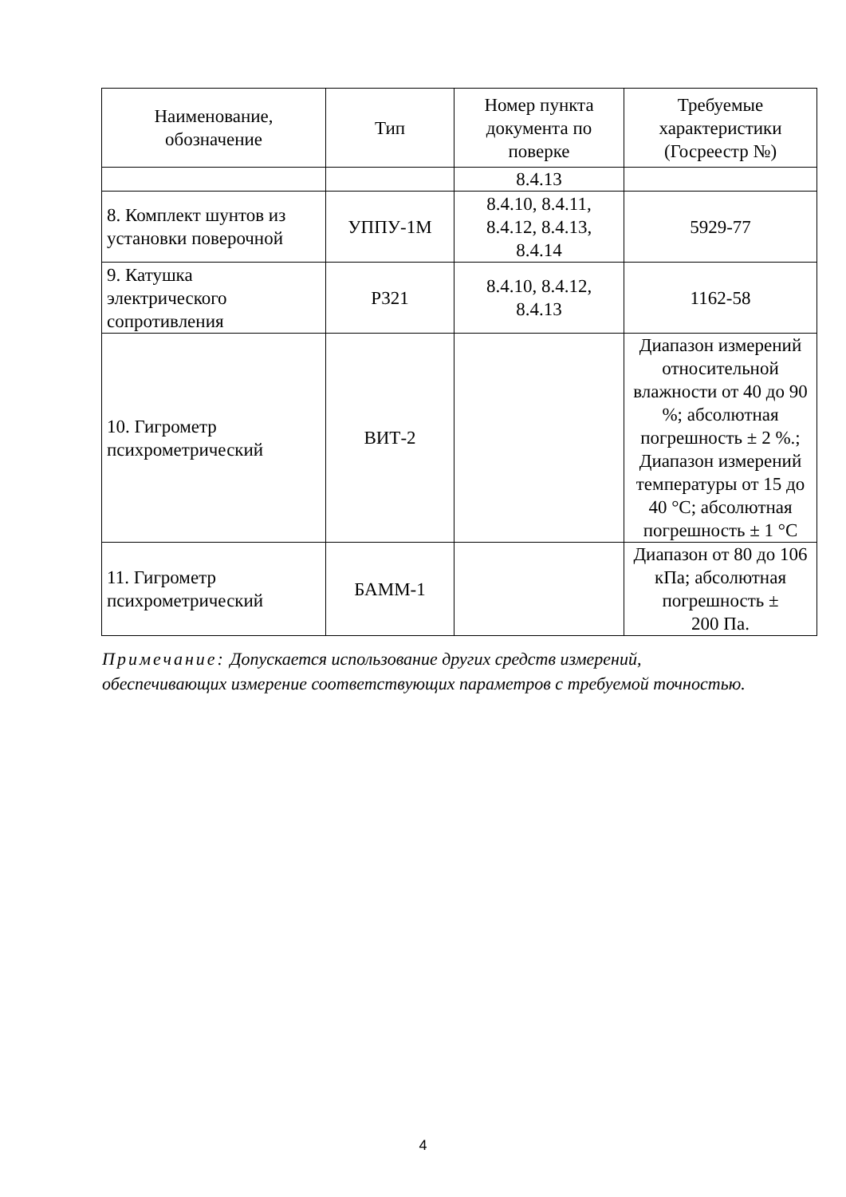| Наименование, обозначение | Тип | Номер пункта документа по поверке | Требуемые характеристики (Госреестр №) |
| --- | --- | --- | --- |
| | | 8.4.13 | |
| 8. Комплект шунтов из установки поверочной | УППУ-1М | 8.4.10, 8.4.11, 8.4.12, 8.4.13, 8.4.14 | 5929-77 |
| 9. Катушка электрического сопротивления | Р321 | 8.4.10, 8.4.12, 8.4.13 | 1162-58 |
| 10. Гигрометр психрометрический | ВИТ-2 | | Диапазон измерений относительной влажности от 40 до 90 %; абсолютная погрешность ± 2 %.; Диапазон измерений температуры от 15 до 40 °С; абсолютная погрешность ± 1 °С |
| 11. Гигрометр психрометрический | БАММ-1 | | Диапазон от 80 до 106 кПа; абсолютная погрешность ± 200 Па. |
Примечание: Допускается использование других средств измерений, обеспечивающих измерение соответствующих параметров с требуемой точностью.
4